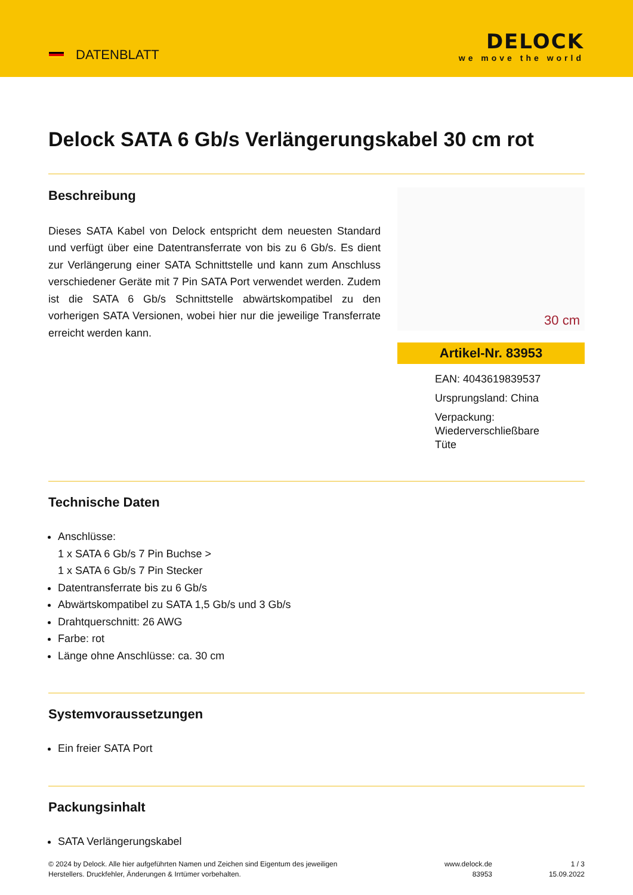DATENBLATT
DELOCK
we move the world
Delock SATA 6 Gb/s Verlängerungskabel 30 cm rot
Beschreibung
Dieses SATA Kabel von Delock entspricht dem neuesten Standard und verfügt über eine Datentransferrate von bis zu 6 Gb/s. Es dient zur Verlängerung einer SATA Schnittstelle und kann zum Anschluss verschiedener Geräte mit 7 Pin SATA Port verwendet werden. Zudem ist die SATA 6 Gb/s Schnittstelle abwärtskompatibel zu den vorherigen SATA Versionen, wobei hier nur die jeweilige Transferrate erreicht werden kann.
30 cm
Artikel-Nr. 83953
EAN: 4043619839537
Ursprungsland: China
Verpackung:
Wiederverschließbare
Tüte
Technische Daten
Anschlüsse:
1 x SATA 6 Gb/s 7 Pin Buchse >
1 x SATA 6 Gb/s 7 Pin Stecker
Datentransferrate bis zu 6 Gb/s
Abwärtskompatibel zu SATA 1,5 Gb/s und 3 Gb/s
Drahtquerschnitt: 26 AWG
Farbe: rot
Länge ohne Anschlüsse: ca. 30 cm
Systemvoraussetzungen
Ein freier SATA Port
Packungsinhalt
SATA Verlängerungskabel
© 2024 by Delock. Alle hier aufgeführten Namen und Zeichen sind Eigentum des jeweiligen
Herstellers. Druckfehler, Änderungen & Irrtümer vorbehalten.
www.delock.de
83953
1 / 3
15.09.2022